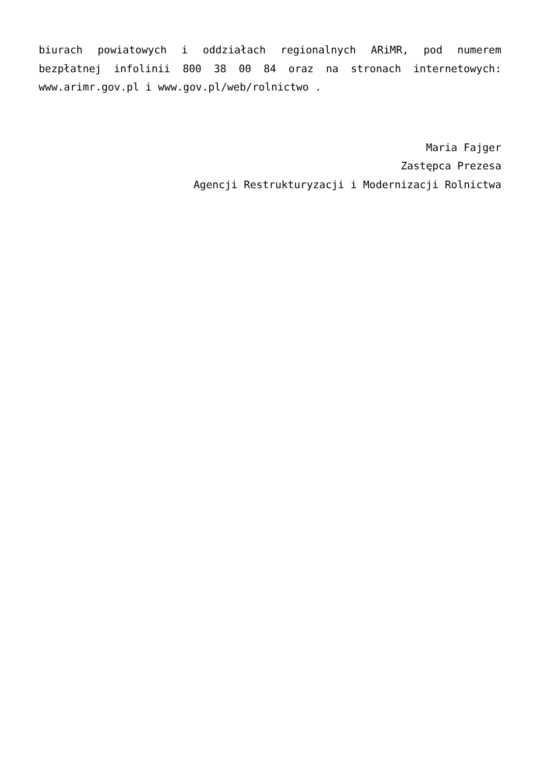biurach powiatowych i oddziałach regionalnych ARiMR, pod numerem bezpłatnej infolinii 800 38 00 84 oraz na stronach internetowych: www.arimr.gov.pl i www.gov.pl/web/rolnictwo .
Maria Fajger
Zastępca Prezesa
Agencji Restrukturyzacji i Modernizacji Rolnictwa